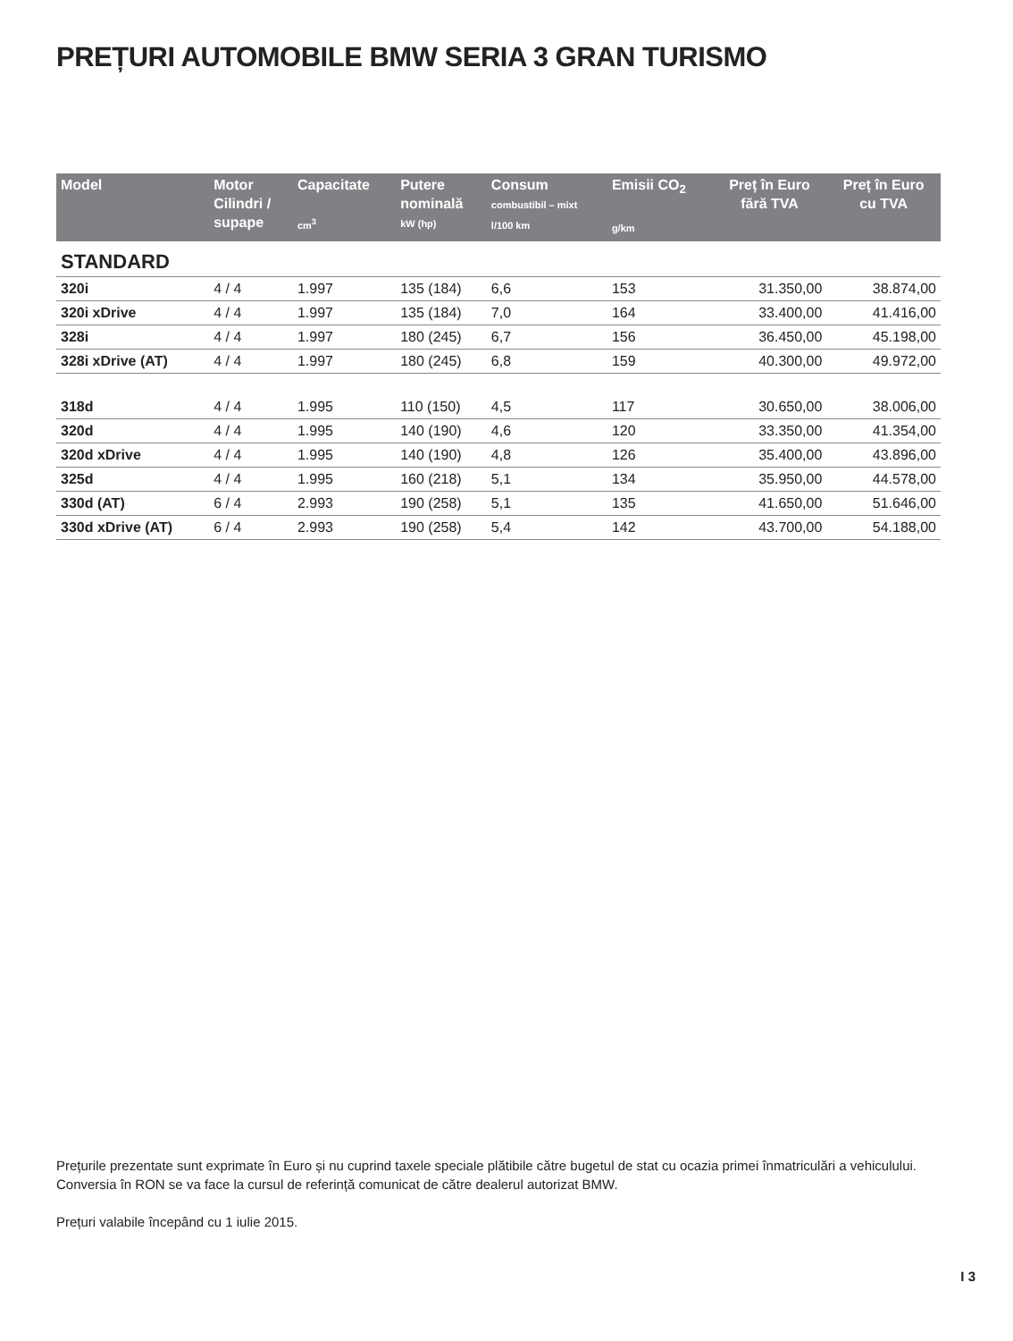PREȚURI AUTOMOBILE BMW SERIA 3 GRAN TURISMO
| Model | Motor Cilindri / supape | Capacitate cm<sup>3</sup> | Putere nominală kW (hp) | Consum combustibil – mixt l/100 km | Emisii CO<sub>2</sub> g/km | Preț în Euro fără TVA | Preț în Euro cu TVA |
| --- | --- | --- | --- | --- | --- | --- | --- |
| STANDARD | | | | | | | |
| 320i | 4 / 4 | 1.997 | 135 (184) | 6,6 | 153 | 31.350,00 | 38.874,00 |
| 320i xDrive | 4 / 4 | 1.997 | 135 (184) | 7,0 | 164 | 33.400,00 | 41.416,00 |
| 328i | 4 / 4 | 1.997 | 180 (245) | 6,7 | 156 | 36.450,00 | 45.198,00 |
| 328i xDrive (AT) | 4 / 4 | 1.997 | 180 (245) | 6,8 | 159 | 40.300,00 | 49.972,00 |
| 318d | 4 / 4 | 1.995 | 110 (150) | 4,5 | 117 | 30.650,00 | 38.006,00 |
| 320d | 4 / 4 | 1.995 | 140 (190) | 4,6 | 120 | 33.350,00 | 41.354,00 |
| 320d xDrive | 4 / 4 | 1.995 | 140 (190) | 4,8 | 126 | 35.400,00 | 43.896,00 |
| 325d | 4 / 4 | 1.995 | 160 (218) | 5,1 | 134 | 35.950,00 | 44.578,00 |
| 330d (AT) | 6 / 4 | 2.993 | 190 (258) | 5,1 | 135 | 41.650,00 | 51.646,00 |
| 330d xDrive (AT) | 6 / 4 | 2.993 | 190 (258) | 5,4 | 142 | 43.700,00 | 54.188,00 |
Prețurile prezentate sunt exprimate în Euro și nu cuprind taxele speciale plătibile către bugetul de stat cu ocazia primei înmatriculări a vehiculului. Conversia în RON se va face la cursul de referință comunicat de către dealerul autorizat BMW.
Prețuri valabile începând cu 1 iulie 2015.
I 3